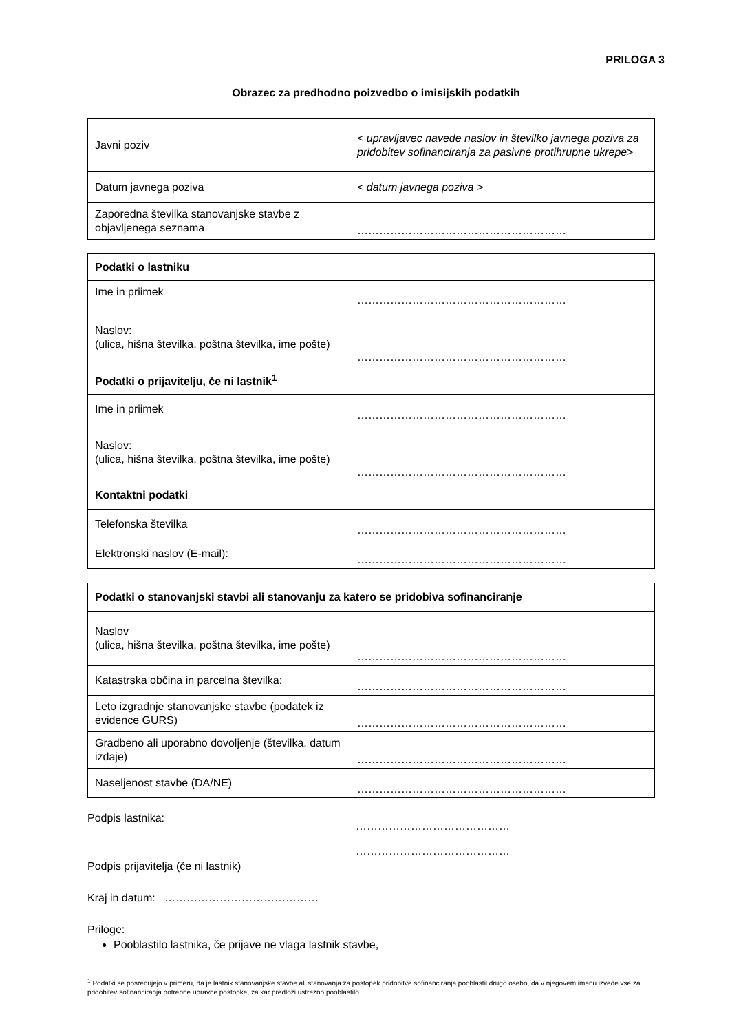PRILOGA 3
Obrazec za predhodno poizvedbo o imisijskih podatkih
| Javni poziv | < upravljavec navede naslov in številko javnega poziva za pridobitev sofinanciranja za pasivne protihrupne ukrepe > |
| Datum javnega poziva | < datum javnega poziva > |
| Zaporedna številka stanovanjske stavbe z objavljenega seznama | ………………………………………………… |
| Podatki o lastniku | |
| Ime in priimek | ………………………………………………… |
| Naslov: (ulica, hišna številka, poštna številka, ime pošte) | ………………………………………………… |
| Podatki o prijavitelju, če ni lastnik<sup>1</sup> | |
| Ime in priimek | ………………………………………………… |
| Naslov: (ulica, hišna številka, poštna številka, ime pošte) | ………………………………………………… |
| Kontaktni podatki | |
| Telefonska številka | ………………………………………………… |
| Elektronski naslov (E-mail): | ………………………………………………… |
| Podatki o stanovanjski stavbi ali stanovanju za katero se pridobiva sofinanciranje | |
| Naslov (ulica, hišna številka, poštna številka, ime pošte) | ………………………………………………… |
| Katastrska občina in parcelna številka: | ………………………………………………… |
| Leto izgradnje stanovanjske stavbe (podatek iz evidence GURS) | ………………………………………………… |
| Gradbeno ali uporabno dovoljenje (številka, datum izdaje) | ………………………………………………… |
| Naseljenost stavbe (DA/NE) | ………………………………………………… |
Podpis lastnika:
……………………………………
Podpis prijavitelja (če ni lastnik)
……………………………………
Kraj in datum: ……………………………………
Priloge:
Pooblastilo lastnika, če prijave ne vlaga lastnik stavbe,
<sup>1</sup> Podatki se posredujejo v primeru, da je lastnik stanovanjske stavbe ali stanovanja za postopek pridobitve sofinanciranja pooblastil drugo osebo, da v njegovem imenu izvede vse za pridobitev sofinanciranja potrebne upravne postopke, za kar predloži ustrezno pooblastilo.